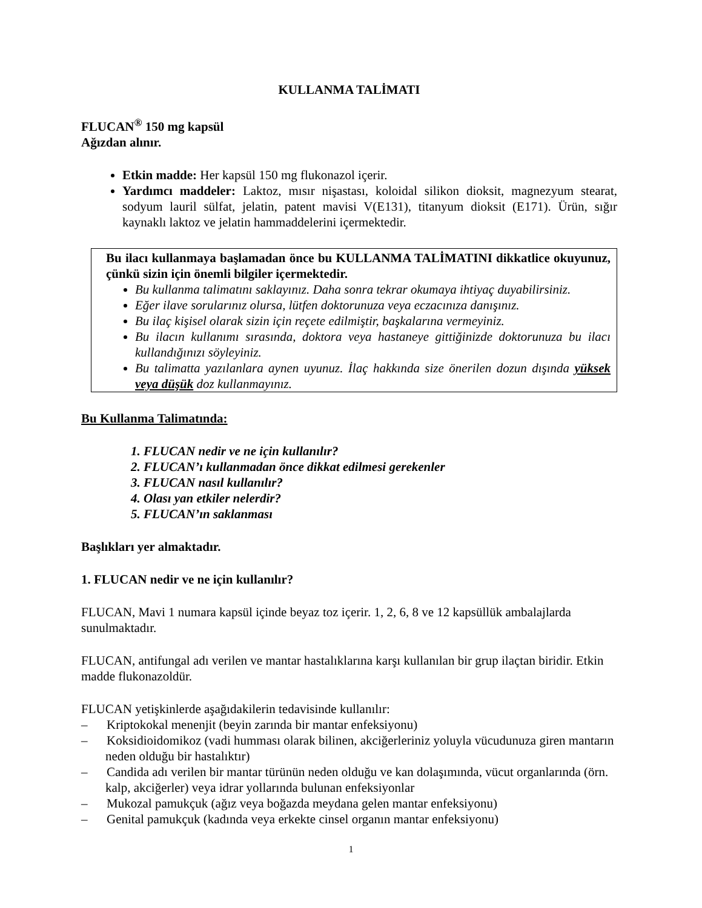KULLANMA TALİMATI
FLUCAN<sup>®</sup> 150 mg kapsül
Ağızdan alınır.
Etkin madde: Her kapsül 150 mg flukonazol içerir.
Yardımcı maddeler: Laktoz, mısır nişastası, koloidal silikon dioksit, magnezyum stearat, sodyum lauril sülfat, jelatin, patent mavisi V(E131), titanyum dioksit (E171). Ürün, sığır kaynaklı laktoz ve jelatin hammaddelerini içermektedir.
Bu ilacı kullanmaya başlamadan önce bu KULLANMA TALİMATINI dikkatlice okuyunuz, çünkü sizin için önemli bilgiler içermektedir.
Bu kullanma talimatını saklayınız. Daha sonra tekrar okumaya ihtiyaç duyabilirsiniz.
Eğer ilave sorularınız olursa, lütfen doktorunuza veya eczacınıza danışınız.
Bu ilaç kişisel olarak sizin için reçete edilmiştir, başkalarına vermeyiniz.
Bu ilacın kullanımı sırasında, doktora veya hastaneye gittiğinizde doktorunuza bu ilacı kullandığınızı söyleyiniz.
Bu talimatta yazılanlara aynen uyunuz. İlaç hakkında size önerilen dozun dışında yüksek veya düşük doz kullanmayınız.
Bu Kullanma Talimatında:
1. FLUCAN nedir ve ne için kullanılır?
2. FLUCAN’ı kullanmadan önce dikkat edilmesi gerekenler
3. FLUCAN nasıl kullanılır?
4. Olası yan etkiler nelerdir?
5. FLUCAN’ın saklanması
Başlıkları yer almaktadır.
1. FLUCAN nedir ve ne için kullanılır?
FLUCAN, Mavi 1 numara kapsül içinde beyaz toz içerir. 1, 2, 6, 8 ve 12 kapsüllük ambalajlarda sunulmaktadır.
FLUCAN, antifungal adı verilen ve mantar hastalıklarına karşı kullanılan bir grup ilaçtan biridir. Etkin madde flukonazoldür.
FLUCAN yetişkinlerde aşağıdakilerin tedavisinde kullanılır:
– Kriptokokal menenjit (beyin zarında bir mantar enfeksiyonu)
– Koksidioidomikoz (vadi humması olarak bilinen, akciğerleriniz yoluyla vücudunuza giren mantarın neden olduğu bir hastalıktır)
– Candida adı verilen bir mantar türünün neden olduğu ve kan dolaşımında, vücut organlarında (örn. kalp, akciğerler) veya idrar yollarında bulunan enfeksiyonlar
– Mukozal pamukçuk (ağız veya boğazda meydana gelen mantar enfeksiyonu)
– Genital pamukçuk (kadında veya erkekte cinsel organın mantar enfeksiyonu)
1